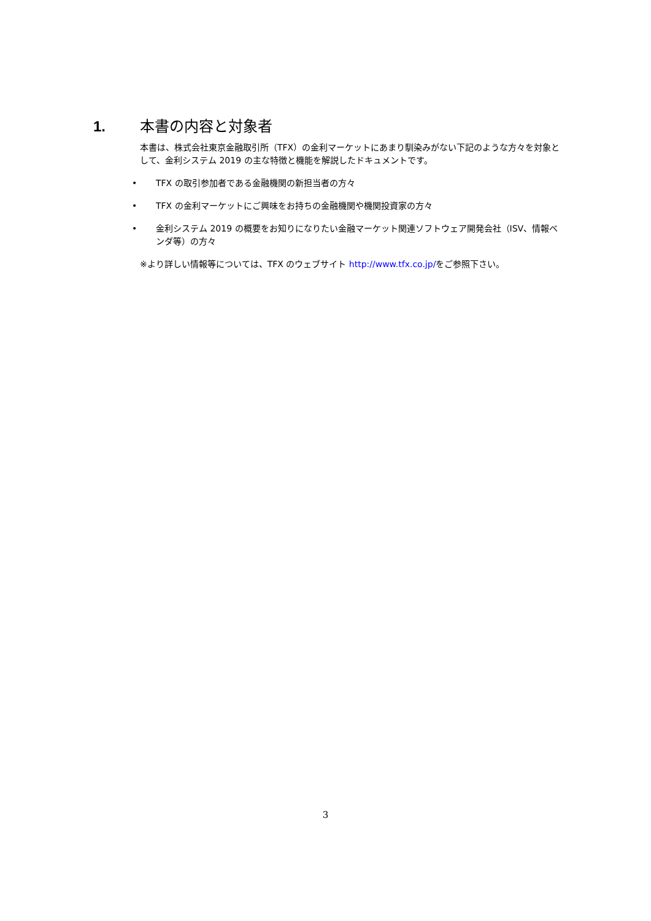1. 本書の内容と対象者
本書は、株式会社東京金融取引所（TFX）の金利マーケットにあまり馴染みがない下記のような方々を対象として、金利システム 2019 の主な特徴と機能を解説したドキュメントです。
• TFX の取引参加者である金融機関の新担当者の方々
• TFX の金利マーケットにご興味をお持ちの金融機関や機関投資家の方々
• 金利システム 2019 の概要をお知りになりたい金融マーケット関連ソフトウェア開発会社（ISV、情報ベンダ等）の方々
※より詳しい情報等については、TFX のウェブサイト http://www.tfx.co.jp/をご参照下さい。
3